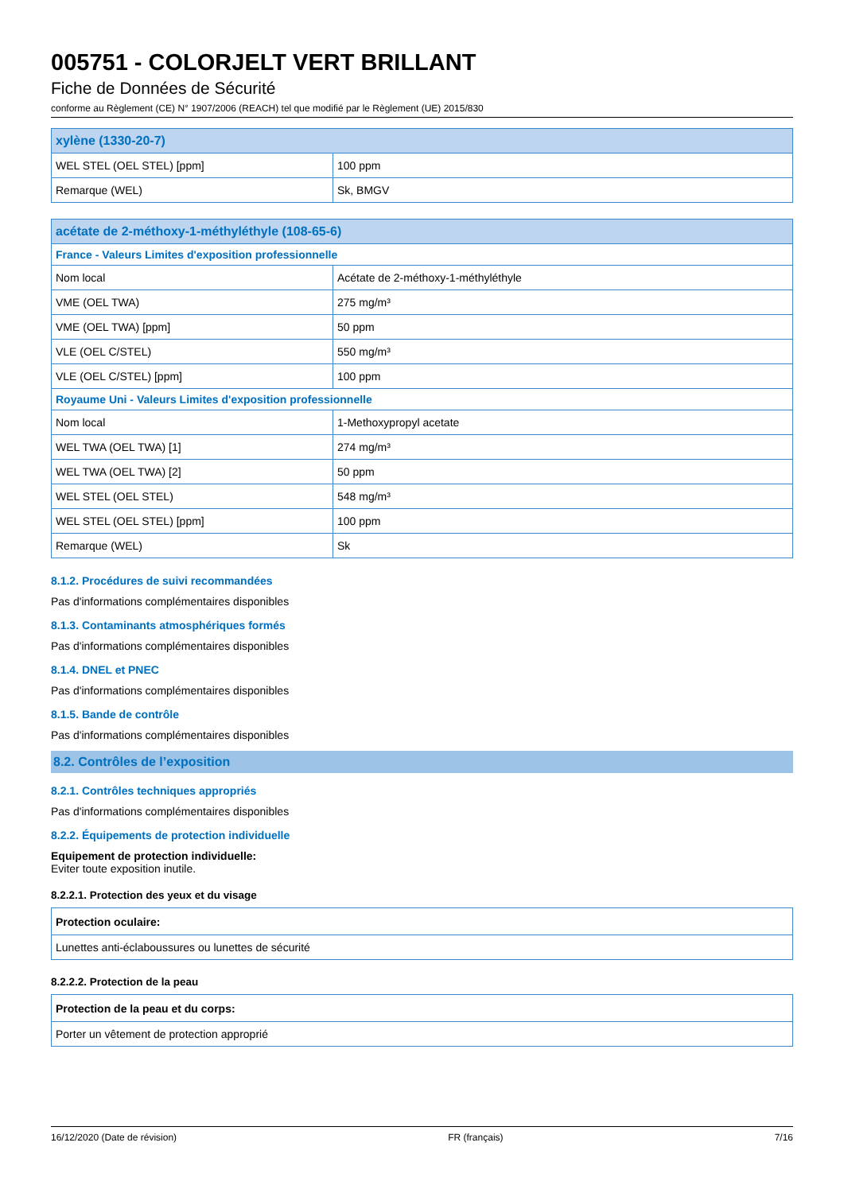005751 - COLORJELT VERT BRILLANT
Fiche de Données de Sécurité
conforme au Règlement (CE) N° 1907/2006 (REACH) tel que modifié par le Règlement (UE) 2015/830
| xylène (1330-20-7) | |
| --- | --- |
| WEL STEL (OEL STEL) [ppm] | 100 ppm |
| Remarque (WEL) | Sk, BMGV |
| acétate de 2-méthoxy-1-méthyléthyle (108-65-6) | |
| --- | --- |
| France - Valeurs Limites d'exposition professionnelle | |
| Nom local | Acétate de 2-méthoxy-1-méthyléthyle |
| VME (OEL TWA) | 275 mg/m³ |
| VME (OEL TWA) [ppm] | 50 ppm |
| VLE (OEL C/STEL) | 550 mg/m³ |
| VLE (OEL C/STEL) [ppm] | 100 ppm |
| Royaume Uni - Valeurs Limites d'exposition professionnelle | |
| Nom local | 1-Methoxypropyl acetate |
| WEL TWA (OEL TWA) [1] | 274 mg/m³ |
| WEL TWA (OEL TWA) [2] | 50 ppm |
| WEL STEL (OEL STEL) | 548 mg/m³ |
| WEL STEL (OEL STEL) [ppm] | 100 ppm |
| Remarque (WEL) | Sk |
8.1.2. Procédures de suivi recommandées
Pas d'informations complémentaires disponibles
8.1.3. Contaminants atmosphériques formés
Pas d'informations complémentaires disponibles
8.1.4. DNEL et PNEC
Pas d'informations complémentaires disponibles
8.1.5. Bande de contrôle
Pas d'informations complémentaires disponibles
8.2. Contrôles de l’exposition
8.2.1. Contrôles techniques appropriés
Pas d'informations complémentaires disponibles
8.2.2. Équipements de protection individuelle
Equipement de protection individuelle:
Eviter toute exposition inutile.
8.2.2.1. Protection des yeux et du visage
| Protection oculaire: |
| --- |
| Lunettes anti-éclaboussures ou lunettes de sécurité |
8.2.2.2. Protection de la peau
| Protection de la peau et du corps: |
| --- |
| Porter un vêtement de protection approprié |
16/12/2020 (Date de révision) FR (français) 7/16